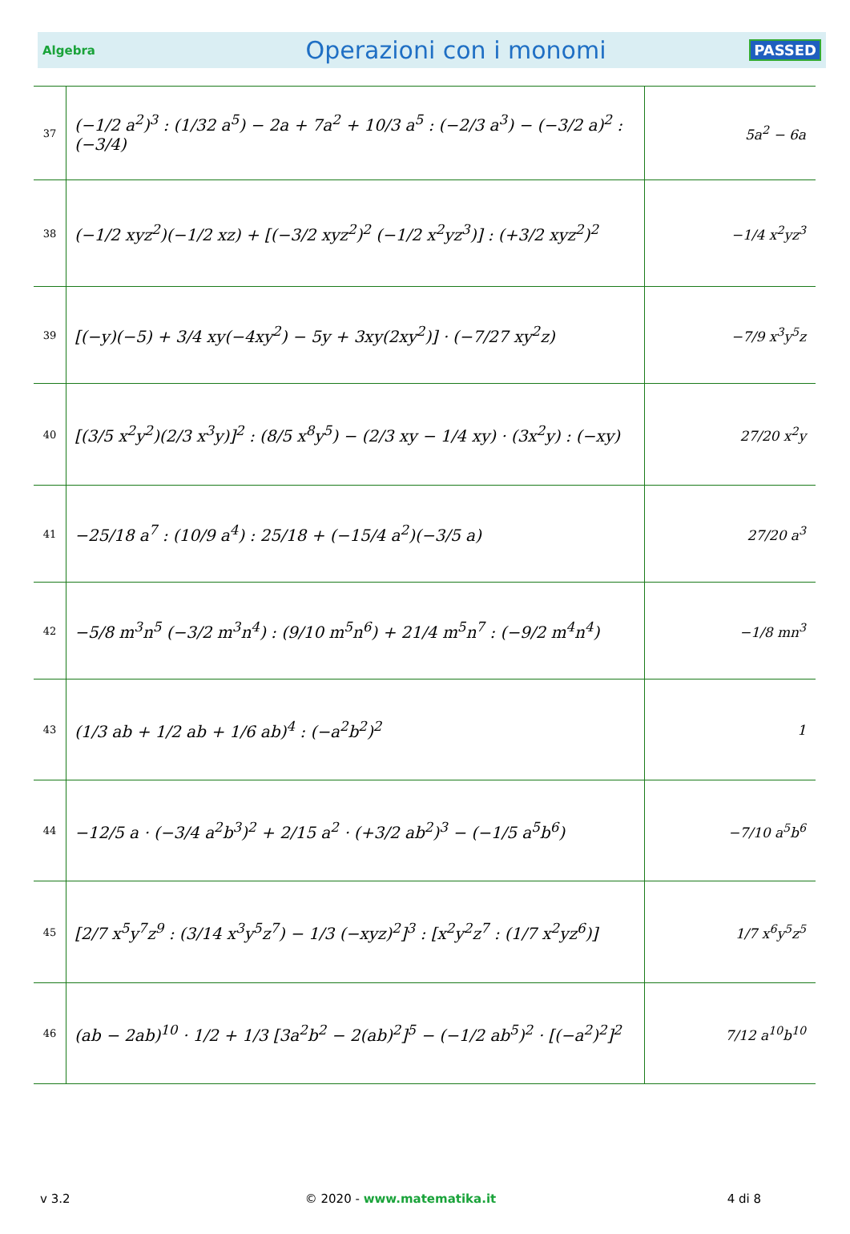Algebra Operazioni con i monomi PASSED
| 37 | (−1/2 a<sup>2</sup>)<sup>3</sup> : (1/32 a<sup>5</sup>) − 2a + 7a<sup>2</sup> + 10/3 a<sup>5</sup> : (−2/3 a<sup>3</sup>) − (−3/2 a)<sup>2</sup> : (−3/4) | 5a<sup>2</sup> − 6a |
| 38 | (−1/2 xyz<sup>2</sup>)(−1/2 xz) + [(−3/2 xyz<sup>2</sup>)<sup>2</sup> (−1/2 x<sup>2</sup>yz<sup>3</sup>)] : (+3/2 xyz<sup>2</sup>)<sup>2</sup> | −1/4 x<sup>2</sup>yz<sup>3</sup> |
| 39 | [(−y)(−5) + 3/4 xy(−4xy<sup>2</sup>) − 5y + 3xy(2xy<sup>2</sup>)] · (−7/27 xy<sup>2</sup>z) | −7/9 x<sup>3</sup>y<sup>5</sup>z |
| 40 | [(3/5 x<sup>2</sup>y<sup>2</sup>)(2/3 x<sup>3</sup>y)]<sup>2</sup> : (8/5 x<sup>8</sup>y<sup>5</sup>) − (2/3 xy − 1/4 xy) · (3x<sup>2</sup>y) : (−xy) | 27/20 x<sup>2</sup>y |
| 41 | −25/18 a<sup>7</sup> : (10/9 a<sup>4</sup>) : 25/18 + (−15/4 a<sup>2</sup>)(−3/5 a) | 27/20 a<sup>3</sup> |
| 42 | −5/8 m<sup>3</sup>n<sup>5</sup> (−3/2 m<sup>3</sup>n<sup>4</sup>) : (9/10 m<sup>5</sup>n<sup>6</sup>) + 21/4 m<sup>5</sup>n<sup>7</sup> : (−9/2 m<sup>4</sup>n<sup>4</sup>) | −1/8 mn<sup>3</sup> |
| 43 | (1/3 ab + 1/2 ab + 1/6 ab)<sup>4</sup> : (−a<sup>2</sup>b<sup>2</sup>)<sup>2</sup> | 1 |
| 44 | −12/5 a · (−3/4 a<sup>2</sup>b<sup>3</sup>)<sup>2</sup> + 2/15 a<sup>2</sup> · (+3/2 ab<sup>2</sup>)<sup>3</sup> − (−1/5 a<sup>5</sup>b<sup>6</sup>) | −7/10 a<sup>5</sup>b<sup>6</sup> |
| 45 | [2/7 x<sup>5</sup>y<sup>7</sup>z<sup>9</sup> : (3/14 x<sup>3</sup>y<sup>5</sup>z<sup>7</sup>) − 1/3 (−xyz)<sup>2</sup>]<sup>3</sup> : [x<sup>2</sup>y<sup>2</sup>z<sup>7</sup> : (1/7 x<sup>2</sup>yz<sup>6</sup>)] | 1/7 x<sup>6</sup>y<sup>5</sup>z<sup>5</sup> |
| 46 | (ab − 2ab)<sup>10</sup> · 1/2 + 1/3 [3a<sup>2</sup>b<sup>2</sup> − 2(ab)<sup>2</sup>]<sup>5</sup> − (−1/2 ab<sup>5</sup>)<sup>2</sup> · [(−a<sup>2</sup>)<sup>2</sup>]<sup>2</sup> | 7/12 a<sup>10</sup>b<sup>10</sup> |
v 3.2 © 2020 - www.matematika.it 4 di 8